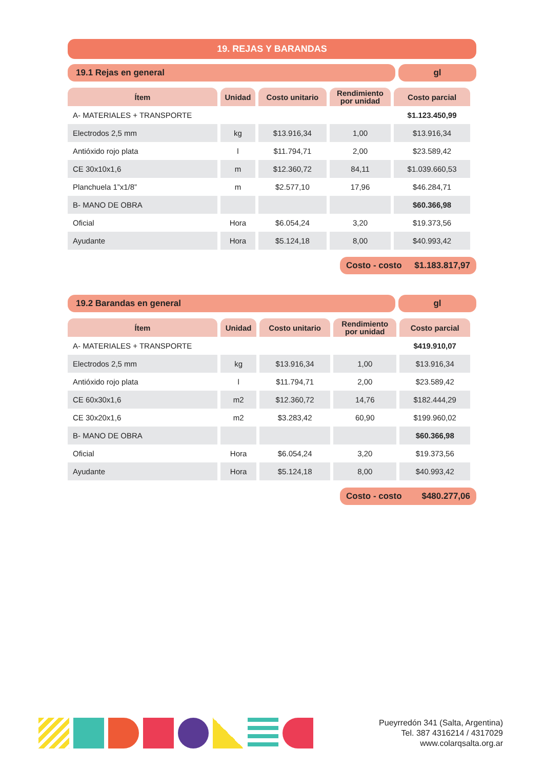19. REJAS Y BARANDAS
19.1 Rejas en general gl
| Ítem | Unidad | Costo unitario | Rendimiento por unidad | Costo parcial |
| --- | --- | --- | --- | --- |
| A- MATERIALES + TRANSPORTE | | | | $1.123.450,99 |
| Electrodos 2,5 mm | kg | $13.916,34 | 1,00 | $13.916,34 |
| Antióxido rojo plata | l | $11.794,71 | 2,00 | $23.589,42 |
| CE 30x10x1,6 | m | $12.360,72 | 84,11 | $1.039.660,53 |
| Planchuela 1”x1/8” | m | $2.577,10 | 17,96 | $46.284,71 |
| B- MANO DE OBRA | | | | $60.366,98 |
| Oficial | Hora | $6.054,24 | 3,20 | $19.373,56 |
| Ayudante | Hora | $5.124,18 | 8,00 | $40.993,42 |
Costo - costo $1.183.817,97
19.2 Barandas en general gl
| Ítem | Unidad | Costo unitario | Rendimiento por unidad | Costo parcial |
| --- | --- | --- | --- | --- |
| A- MATERIALES + TRANSPORTE | | | | $419.910,07 |
| Electrodos 2,5 mm | kg | $13.916,34 | 1,00 | $13.916,34 |
| Antióxido rojo plata | l | $11.794,71 | 2,00 | $23.589,42 |
| CE 60x30x1,6 | m2 | $12.360,72 | 14,76 | $182.444,29 |
| CE 30x20x1,6 | m2 | $3.283,42 | 60,90 | $199.960,02 |
| B- MANO DE OBRA | | | | $60.366,98 |
| Oficial | Hora | $6.054,24 | 3,20 | $19.373,56 |
| Ayudante | Hora | $5.124,18 | 8,00 | $40.993,42 |
Costo - costo $480.277,06
Pueyrredón 341 (Salta, Argentina)
Tel. 387 4316214 / 4317029
www.colarqsalta.org.ar